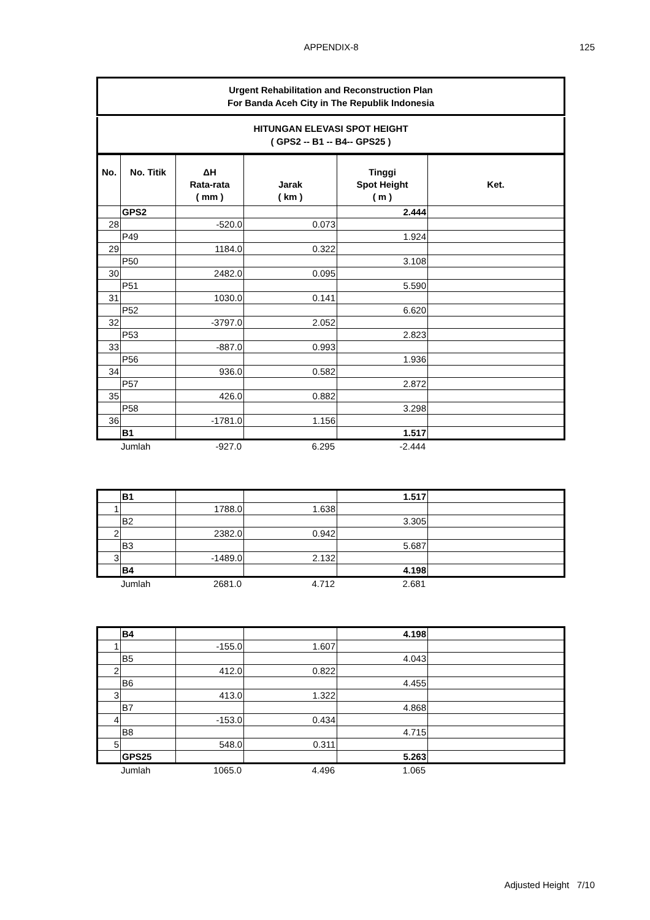APPENDIX-8
125
Urgent Rehabilitation and Reconstruction Plan
For Banda Aceh City in The Republik Indonesia
HITUNGAN ELEVASI SPOT HEIGHT
( GPS2 -- B1 -- B4-- GPS25 )
| No. | No. Titik | ΔH Rata-rata ( mm ) | Jarak ( km ) | Tinggi Spot Height ( m ) | Ket. |
| --- | --- | --- | --- | --- | --- |
| | GPS2 | | | 2.444 | |
| 28 | | -520.0 | 0.073 | | |
| | P49 | | | 1.924 | |
| 29 | | 1184.0 | 0.322 | | |
| | P50 | | | 3.108 | |
| 30 | | 2482.0 | 0.095 | | |
| | P51 | | | 5.590 | |
| 31 | | 1030.0 | 0.141 | | |
| | P52 | | | 6.620 | |
| 32 | | -3797.0 | 2.052 | | |
| | P53 | | | 2.823 | |
| 33 | | -887.0 | 0.993 | | |
| | P56 | | | 1.936 | |
| 34 | | 936.0 | 0.582 | | |
| | P57 | | | 2.872 | |
| 35 | | 426.0 | 0.882 | | |
| | P58 | | | 3.298 | |
| 36 | | -1781.0 | 1.156 | | |
| | B1 | | | 1.517 | |
| | Jumlah | -927.0 | 6.295 | -2.444 | |
| | B1 | | | 1.517 | |
| 1 | | 1788.0 | 1.638 | | |
| | B2 | | | 3.305 | |
| 2 | | 2382.0 | 0.942 | | |
| | B3 | | | 5.687 | |
| 3 | | -1489.0 | 2.132 | | |
| | B4 | | | 4.198 | |
| | Jumlah | 2681.0 | 4.712 | 2.681 | |
| | B4 | | | 4.198 | |
| 1 | | -155.0 | 1.607 | | |
| | B5 | | | 4.043 | |
| 2 | | 412.0 | 0.822 | | |
| | B6 | | | 4.455 | |
| 3 | | 413.0 | 1.322 | | |
| | B7 | | | 4.868 | |
| 4 | | -153.0 | 0.434 | | |
| | B8 | | | 4.715 | |
| 5 | | 548.0 | 0.311 | | |
| | GPS25 | | | 5.263 | |
| | Jumlah | 1065.0 | 4.496 | 1.065 | |
Adjusted Height 7/10